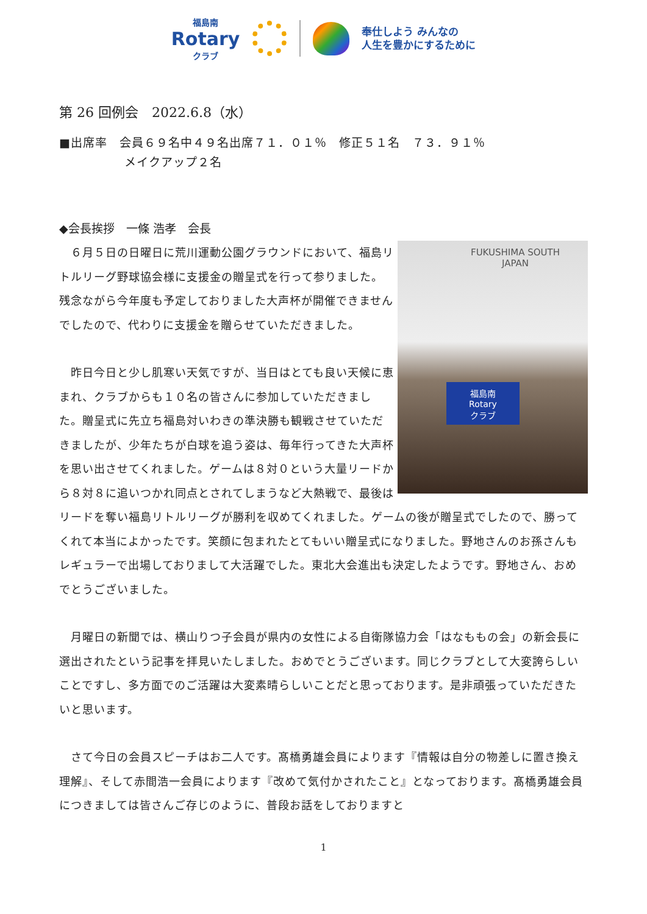福島南
Rotary
クラブ
奉仕しよう みんなの
人生を豊かにするために
第 26 回例会　2022.6.8（水）
■出席率　会員６９名中４９名出席７１．０１％　修正５１名　７３．９１％
メイクアップ２名
◆会長挨拶　一條 浩孝　会長
FUKUSHIMA SOUTH
JAPAN
福島南
Rotary
クラブ
　６月５日の日曜日に荒川運動公園グラウンドにおいて、福島リトルリーグ野球協会様に支援金の贈呈式を行って参りました。残念ながら今年度も予定しておりました大声杯が開催できませんでしたので、代わりに支援金を贈らせていただきました。
　昨日今日と少し肌寒い天気ですが、当日はとても良い天候に恵まれ、クラブからも１０名の皆さんに参加していただきました。贈呈式に先立ち福島対いわきの準決勝も観戦させていただきましたが、少年たちが白球を追う姿は、毎年行ってきた大声杯を思い出させてくれました。ゲームは８対０という大量リードから８対８に追いつかれ同点とされてしまうなど大熱戦で、最後はリードを奪い福島リトルリーグが勝利を収めてくれました。ゲームの後が贈呈式でしたので、勝ってくれて本当によかったです。笑顔に包まれたとてもいい贈呈式になりました。野地さんのお孫さんもレギュラーで出場しておりまして大活躍でした。東北大会進出も決定したようです。野地さん、おめでとうございました。
　月曜日の新聞では、横山りつ子会員が県内の女性による自衛隊協力会「はなももの会」の新会長に選出されたという記事を拝見いたしました。おめでとうございます。同じクラブとして大変誇らしいことですし、多方面でのご活躍は大変素晴らしいことだと思っております。是非頑張っていただきたいと思います。
　さて今日の会員スピーチはお二人です。髙橋勇雄会員によります『情報は自分の物差しに置き換え理解』、そして赤間浩一会員によります『改めて気付かされたこと』となっております。髙橋勇雄会員につきましては皆さんご存じのように、普段お話をしておりますと
1